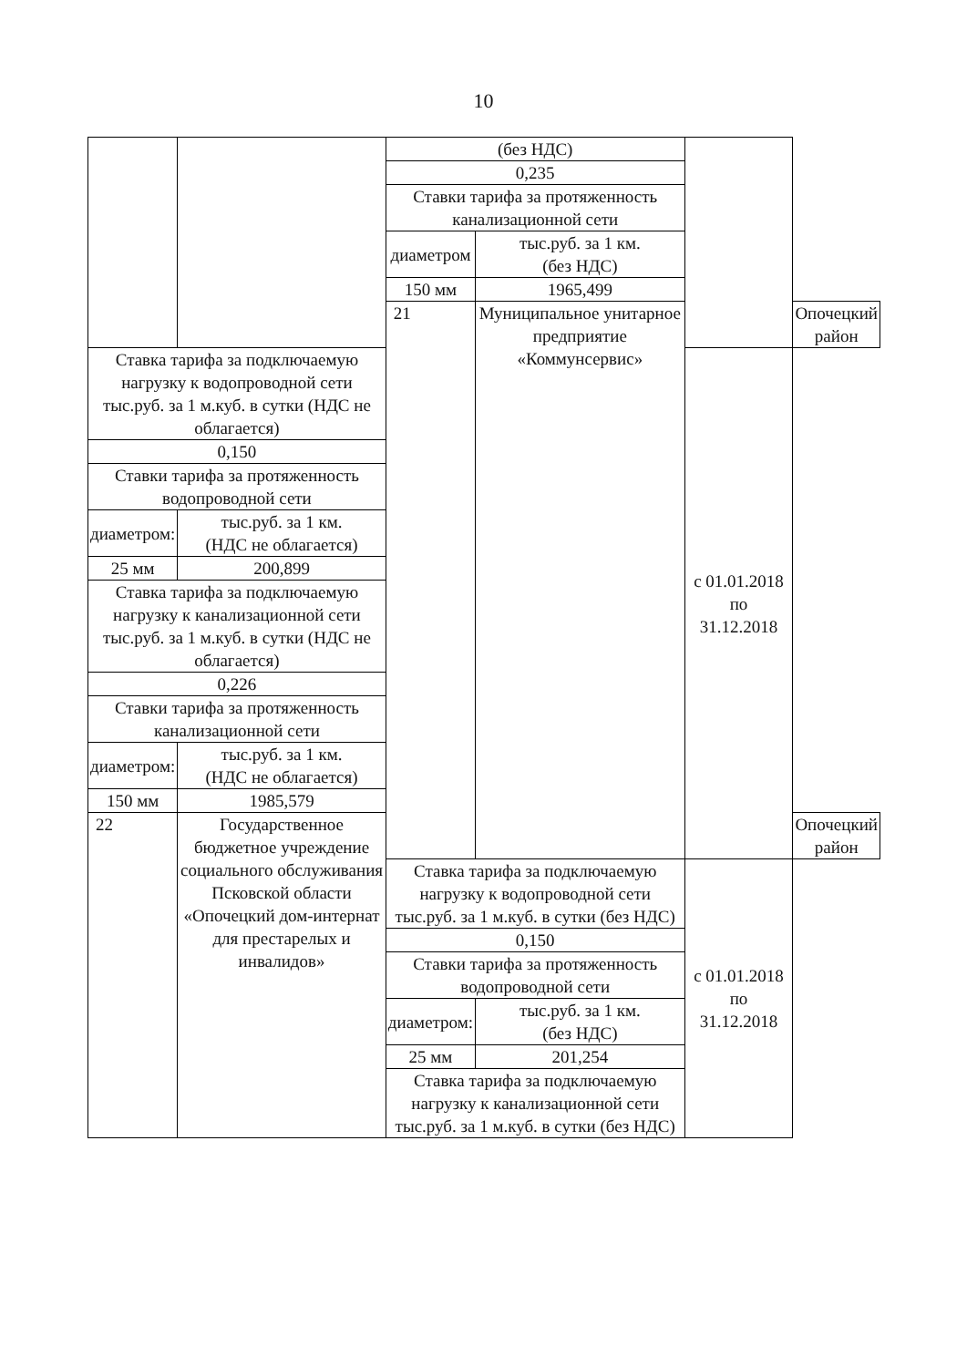10
| | | (без НДС) | | | |
| | | 0,235 | | | |
| | | Ставки тарифа за протяженность канализационной сети | | | |
| | | диаметром | тыс.руб. за 1 км. (без НДС) | | |
| | | 150 мм | 1965,499 | | |
| | | 21 | Муниципальное унитарное предприятие «Коммунсервис» | | Опочецкий район |
| Ставка тарифа за подключаемую нагрузку к водопроводной сети тыс.руб. за 1 м.куб. в сутки (НДС не облагается) | | | | с 01.01.2018 по 31.12.2018 | |
| 0,150 | | | | | |
| Ставки тарифа за протяженность водопроводной сети | | | | | |
| диаметром: | тыс.руб. за 1 км. (НДС не облагается) | | | | |
| 25 мм | 200,899 | | | | |
| Ставка тарифа за подключаемую нагрузку к канализационной сети тыс.руб. за 1 м.куб. в сутки (НДС не облагается) | | | | | |
| 0,226 | | | | | |
| Ставки тарифа за протяженность канализационной сети | | | | | |
| диаметром: | тыс.руб. за 1 км. (НДС не облагается) | | | | |
| 150 мм | 1985,579 | | | | |
| 22 | Государственное бюджетное учреждение социального обслуживания Псковской области «Опочецкий дом-интернат для престарелых и инвалидов» | | | | Опочецкий район |
| | | Ставка тарифа за подключаемую нагрузку к водопроводной сети тыс.руб. за 1 м.куб. в сутки (без НДС) | | с 01.01.2018 по 31.12.2018 | |
| | | 0,150 | | | |
| | | Ставки тарифа за протяженность водопроводной сети | | | |
| | | диаметром: | тыс.руб. за 1 км. (без НДС) | | |
| | | 25 мм | 201,254 | | |
| | | Ставка тарифа за подключаемую нагрузку к канализационной сети тыс.руб. за 1 м.куб. в сутки (без НДС) | | | |